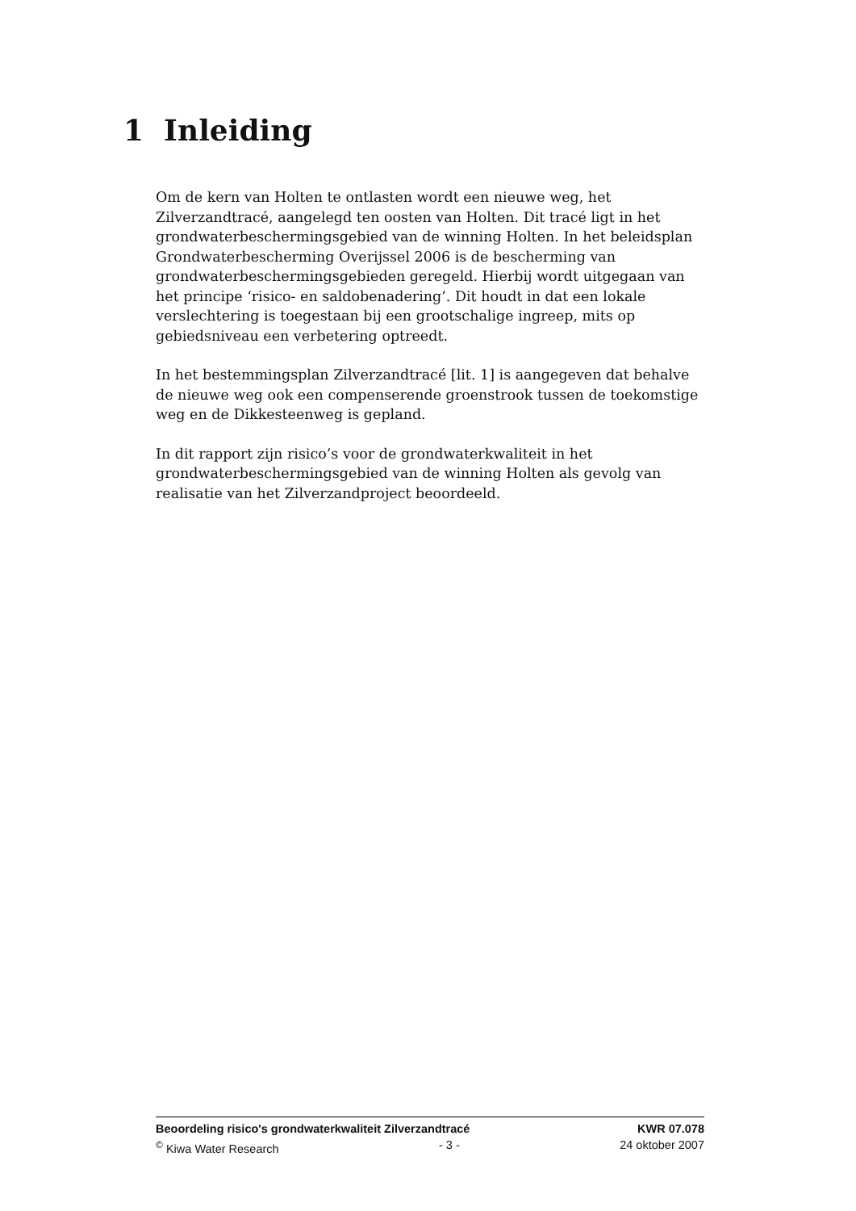1 Inleiding
Om de kern van Holten te ontlasten wordt een nieuwe weg, het Zilverzandtracé, aangelegd ten oosten van Holten. Dit tracé ligt in het grondwaterbeschermingsgebied van de winning Holten. In het beleidsplan Grondwaterbescherming Overijssel 2006 is de bescherming van grondwaterbeschermingsgebieden geregeld. Hierbij wordt uitgegaan van het principe ‘risico- en saldobenadering’. Dit houdt in dat een lokale verslechtering is toegestaan bij een grootschalige ingreep, mits op gebiedsniveau een verbetering optreedt.
In het bestemmingsplan Zilverzandtracé [lit. 1] is aangegeven dat behalve de nieuwe weg ook een compenserende groenstrook tussen de toekomstige weg en de Dikkesteenweg is gepland.
In dit rapport zijn risico’s voor de grondwaterkwaliteit in het grondwaterbeschermingsgebied van de winning Holten als gevolg van realisatie van het Zilverzandproject beoordeeld.
Beoordeling risico's grondwaterkwaliteit Zilverzandtracé KWR 07.078
<sup>©</sup> Kiwa Water Research - 3 - 24 oktober 2007